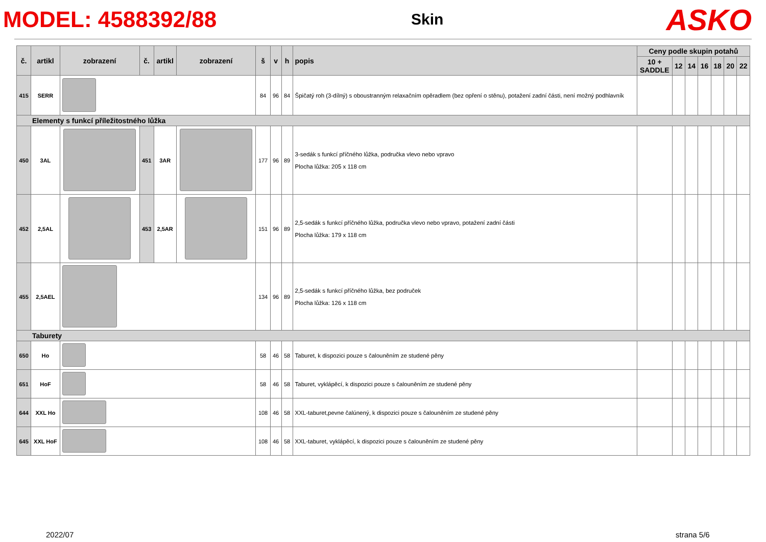MODEL: 4588392/88
Skin
ASKO
| č. | artikl | zobrazení | č. | artikl | zobrazení | š | v | h | popis | Ceny podle skupin potahů | | | | | | |
| --- | --- | --- | --- | --- | --- | --- | --- | --- | --- | --- | --- | --- | --- | --- | --- | --- |
| | | | | | | | | | | 10 + SADDLE | 12 | 14 | 16 | 18 | 20 | 22 |
| 415 | SERR | | | | | 84 | 96 | 84 | Špičatý roh (3-dílný) s oboustranným relaxačním opěradlem (bez opření o stěnu), potažení zadní části, není možný podhlavník | | | | | | | |
| Elementy s funkcí příležitostného lůžka | | | | | | | | | | | | | | | | |
| 450 | 3AL | | 451 | 3AR | | 177 | 96 | 89 | 3-sedák s funkcí příčného lůžka, područka vlevo nebo vpravo Plocha lůžka: 205 x 118 cm | | | | | | | |
| 452 | 2,5AL | | 453 | 2,5AR | | 151 | 96 | 89 | 2,5-sedák s funkcí příčného lůžka, područka vlevo nebo vpravo, potažení zadní části Plocha lůžka: 179 x 118 cm | | | | | | | |
| 455 | 2,5AEL | | | | | 134 | 96 | 89 | 2,5-sedák s funkcí příčného lůžka, bez područek Plocha lůžka: 126 x 118 cm | | | | | | | |
| Taburety | | | | | | | | | | | | | | | | |
| 650 | Ho | | | | | 58 | 46 | 58 | Taburet, k dispozici pouze s čalouněním ze studené pěny | | | | | | | |
| 651 | HoF | | | | | 58 | 46 | 58 | Taburet, vyklápěcí, k dispozici pouze s čalouněním ze studené pěny | | | | | | | |
| 644 | XXL Ho | | | | | 108 | 46 | 58 | XXL-taburet,pevne čalúnený, k dispozici pouze s čalouněním ze studené pěny | | | | | | | |
| 645 | XXL HoF | | | | | 108 | 46 | 58 | XXL-taburet, vyklápěcí, k dispozici pouze s čalouněním ze studené pěny | | | | | | | |
2022/07 strana 5/6